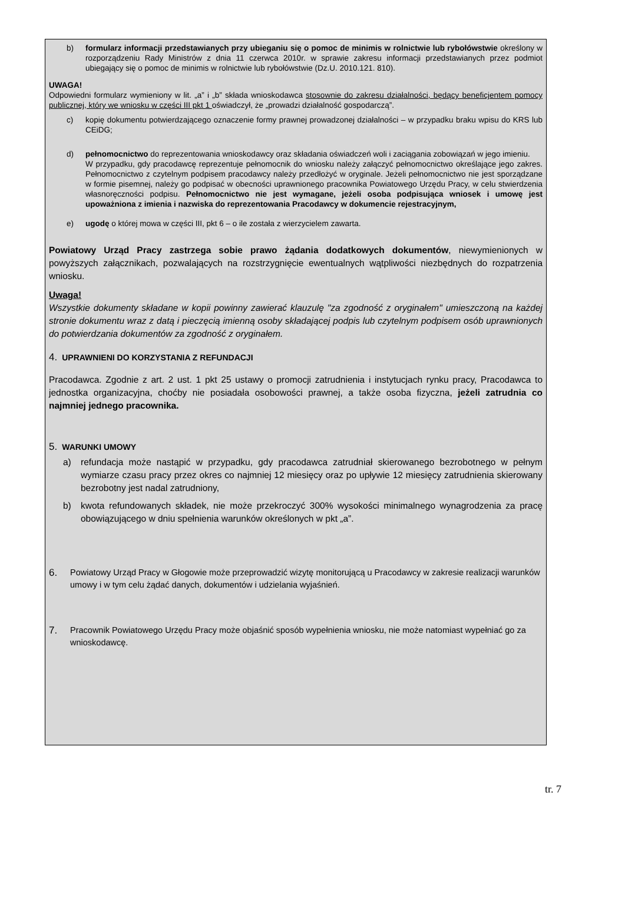b) formularz informacji przedstawianych przy ubieganiu się o pomoc de minimis w rolnictwie lub rybołówstwie określony w rozporządzeniu Rady Ministrów z dnia 11 czerwca 2010r. w sprawie zakresu informacji przedstawianych przez podmiot ubiegający się o pomoc de minimis w rolnictwie lub rybołówstwie (Dz.U. 2010.121. 810).
UWAGA!
Odpowiedni formularz wymieniony w lit. „a” i „b” składa wnioskodawca stosownie do zakresu działalności, będący beneficjentem pomocy publicznej, który we wniosku w części III pkt 1 oświadczył, że „prowadzi działalność gospodarczą”.
c) kopię dokumentu potwierdzającego oznaczenie formy prawnej prowadzonej działalności – w przypadku braku wpisu do KRS lub CEiDG;
d) pełnomocnictwo do reprezentowania wnioskodawcy oraz składania oświadczeń woli i zaciągania zobowiązań w jego imieniu.
W przypadku, gdy pracodawcę reprezentuje pełnomocnik do wniosku należy załączyć pełnomocnictwo określające jego zakres. Pełnomocnictwo z czytelnym podpisem pracodawcy należy przedłożyć w oryginale. Jeżeli pełnomocnictwo nie jest sporządzane w formie pisemnej, należy go podpisać w obecności uprawnionego pracownika Powiatowego Urzędu Pracy, w celu stwierdzenia własnoręczności podpisu. Pełnomocnictwo nie jest wymagane, jeżeli osoba podpisująca wniosek i umowę jest upoważniona z imienia i nazwiska do reprezentowania Pracodawcy w dokumencie rejestracyjnym,
e) ugodę o której mowa w części III, pkt 6 – o ile została z wierzycielem zawarta.
Powiatowy Urząd Pracy zastrzega sobie prawo żądania dodatkowych dokumentów, niewymienionych w powyższych załącznikach, pozwalających na rozstrzygnięcie ewentualnych wątpliwości niezbędnych do rozpatrzenia wniosku.
Uwaga!
Wszystkie dokumenty składane w kopii powinny zawierać klauzulę "za zgodność z oryginałem" umieszczoną na każdej stronie dokumentu wraz z datą i pieczęcią imienną osoby składającej podpis lub czytelnym podpisem osób uprawnionych do potwierdzania dokumentów za zgodność z oryginałem.
4. UPRAWNIENI DO KORZYSTANIA Z REFUNDACJI
Pracodawca. Zgodnie z art. 2 ust. 1 pkt 25 ustawy o promocji zatrudnienia i instytucjach rynku pracy, Pracodawca to jednostka organizacyjna, choćby nie posiadała osobowości prawnej, a także osoba fizyczna, jeżeli zatrudnia co najmniej jednego pracownika.
5. WARUNKI UMOWY
a) refundacja może nastąpić w przypadku, gdy pracodawca zatrudniał skierowanego bezrobotnego w pełnym wymiarze czasu pracy przez okres co najmniej 12 miesięcy oraz po upływie 12 miesięcy zatrudnienia skierowany bezrobotny jest nadal zatrudniony,
b) kwota refundowanych składek, nie może przekroczyć 300% wysokości minimalnego wynagrodzenia za pracę obowiązującego w dniu spełnienia warunków określonych w pkt „a”.
6.
Powiatowy Urząd Pracy w Głogowie może przeprowadzić wizytę monitorującą u Pracodawcy w zakresie realizacji warunków umowy i w tym celu żądać danych, dokumentów i udzielania wyjaśnień.
7.
Pracownik Powiatowego Urzędu Pracy może objaśnić sposób wypełnienia wniosku, nie może natomiast wypełniać go za wnioskodawcę.
tr. 7